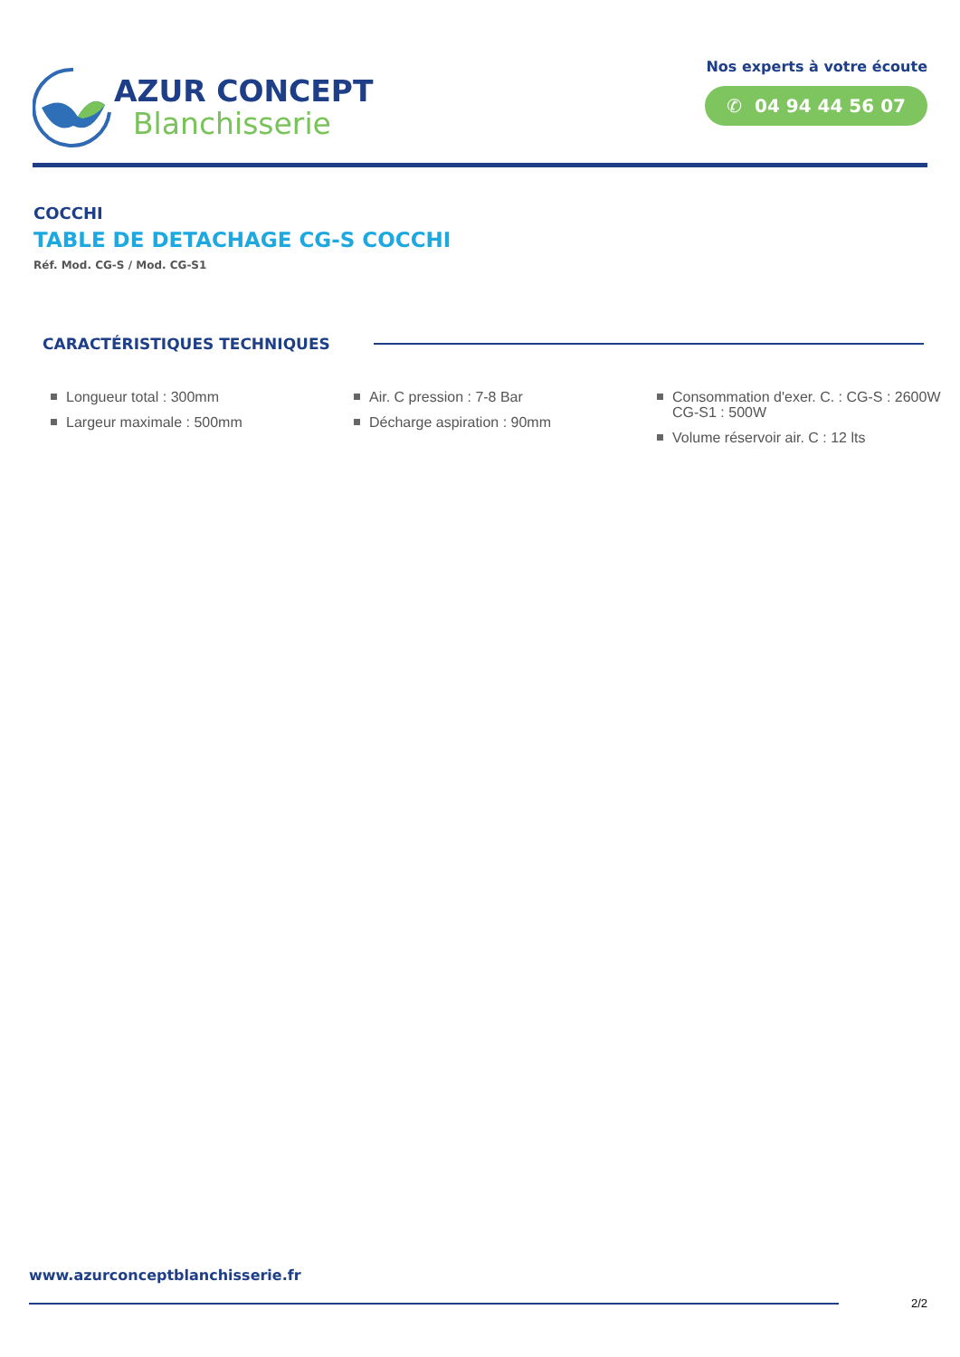AZUR CONCEPT
Blanchisserie
Nos experts à votre écoute
✆ 04 94 44 56 07
COCCHI
TABLE DE DETACHAGE CG-S COCCHI
Réf. Mod. CG-S / Mod. CG-S1
CARACTÉRISTIQUES TECHNIQUES
Longueur total : 300mm
Largeur maximale : 500mm
Air. C pression : 7-8 Bar
Décharge aspiration : 90mm
Consommation d'exer. C. : CG-S : 2600W CG-S1 : 500W
Volume réservoir air. C : 12 lts
www.azurconceptblanchisserie.fr
2/2